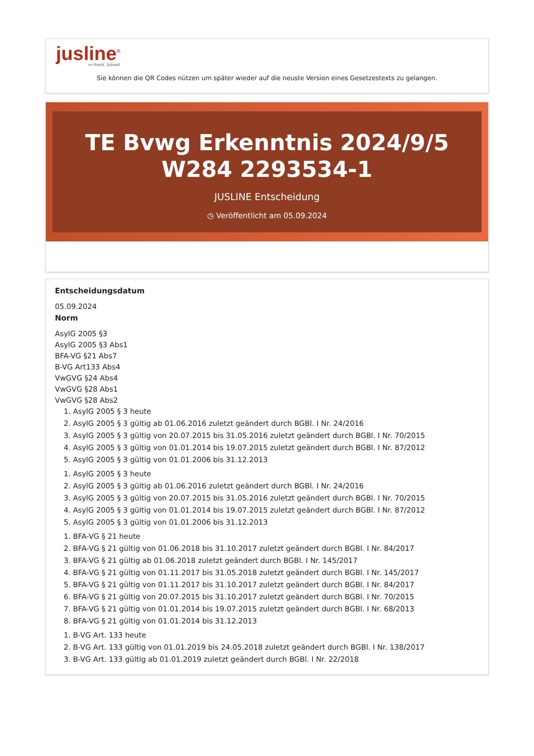jusline<sup>®</sup>
»» Recht. Schnell
Sie können die QR Codes nützen um später wieder auf die neuste Version eines Gesetzestexts zu gelangen.
TE Bvwg Erkenntnis 2024/9/5 W284 2293534-1
JUSLINE Entscheidung
◷ Veröffentlicht am 05.09.2024
Entscheidungsdatum
05.09.2024
Norm
AsylG 2005 §3
AsylG 2005 §3 Abs1
BFA-VG §21 Abs7
B-VG Art133 Abs4
VwGVG §24 Abs4
VwGVG §28 Abs1
VwGVG §28 Abs2
1. AsylG 2005 § 3 heute
2. AsylG 2005 § 3 gültig ab 01.06.2016 zuletzt geändert durch BGBl. I Nr. 24/2016
3. AsylG 2005 § 3 gültig von 20.07.2015 bis 31.05.2016 zuletzt geändert durch BGBl. I Nr. 70/2015
4. AsylG 2005 § 3 gültig von 01.01.2014 bis 19.07.2015 zuletzt geändert durch BGBl. I Nr. 87/2012
5. AsylG 2005 § 3 gültig von 01.01.2006 bis 31.12.2013
1. AsylG 2005 § 3 heute
2. AsylG 2005 § 3 gültig ab 01.06.2016 zuletzt geändert durch BGBl. I Nr. 24/2016
3. AsylG 2005 § 3 gültig von 20.07.2015 bis 31.05.2016 zuletzt geändert durch BGBl. I Nr. 70/2015
4. AsylG 2005 § 3 gültig von 01.01.2014 bis 19.07.2015 zuletzt geändert durch BGBl. I Nr. 87/2012
5. AsylG 2005 § 3 gültig von 01.01.2006 bis 31.12.2013
1. BFA-VG § 21 heute
2. BFA-VG § 21 gültig von 01.06.2018 bis 31.10.2017 zuletzt geändert durch BGBl. I Nr. 84/2017
3. BFA-VG § 21 gültig ab 01.06.2018 zuletzt geändert durch BGBl. I Nr. 145/2017
4. BFA-VG § 21 gültig von 01.11.2017 bis 31.05.2018 zuletzt geändert durch BGBl. I Nr. 145/2017
5. BFA-VG § 21 gültig von 01.11.2017 bis 31.10.2017 zuletzt geändert durch BGBl. I Nr. 84/2017
6. BFA-VG § 21 gültig von 20.07.2015 bis 31.10.2017 zuletzt geändert durch BGBl. I Nr. 70/2015
7. BFA-VG § 21 gültig von 01.01.2014 bis 19.07.2015 zuletzt geändert durch BGBl. I Nr. 68/2013
8. BFA-VG § 21 gültig von 01.01.2014 bis 31.12.2013
1. B-VG Art. 133 heute
2. B-VG Art. 133 gültig von 01.01.2019 bis 24.05.2018 zuletzt geändert durch BGBl. I Nr. 138/2017
3. B-VG Art. 133 gültig ab 01.01.2019 zuletzt geändert durch BGBl. I Nr. 22/2018